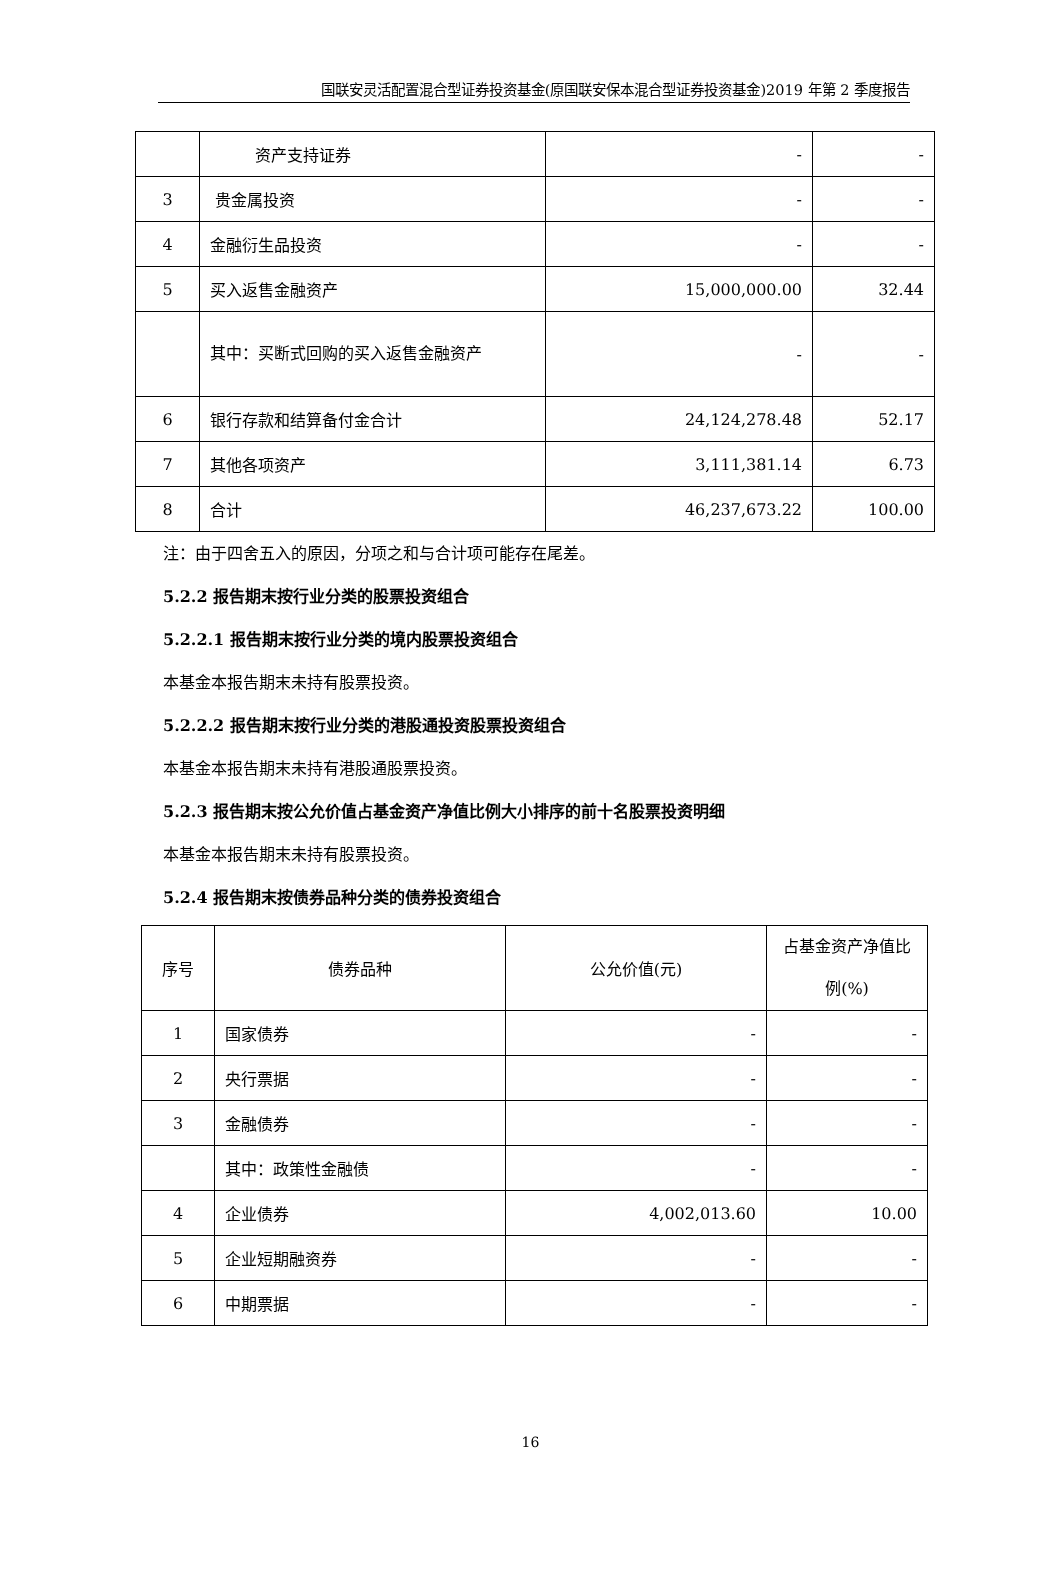国联安灵活配置混合型证券投资基金(原国联安保本混合型证券投资基金)2019 年第 2 季度报告
| | 资产支持证券 | - | - |
| 3 | 贵金属投资 | - | - |
| 4 | 金融衍生品投资 | - | - |
| 5 | 买入返售金融资产 | 15,000,000.00 | 32.44 |
| | 其中：买断式回购的买入返售金融资产 | - | - |
| 6 | 银行存款和结算备付金合计 | 24,124,278.48 | 52.17 |
| 7 | 其他各项资产 | 3,111,381.14 | 6.73 |
| 8 | 合计 | 46,237,673.22 | 100.00 |
注：由于四舍五入的原因，分项之和与合计项可能存在尾差。
5.2.2 报告期末按行业分类的股票投资组合
5.2.2.1 报告期末按行业分类的境内股票投资组合
本基金本报告期末未持有股票投资。
5.2.2.2 报告期末按行业分类的港股通投资股票投资组合
本基金本报告期末未持有港股通股票投资。
5.2.3 报告期末按公允价值占基金资产净值比例大小排序的前十名股票投资明细
本基金本报告期末未持有股票投资。
5.2.4 报告期末按债券品种分类的债券投资组合
| 序号 | 债券品种 | 公允价值(元) | 占基金资产净值比例(%) |
| --- | --- | --- | --- |
| 1 | 国家债券 | - | - |
| 2 | 央行票据 | - | - |
| 3 | 金融债券 | - | - |
| | 其中：政策性金融债 | - | - |
| 4 | 企业债券 | 4,002,013.60 | 10.00 |
| 5 | 企业短期融资券 | - | - |
| 6 | 中期票据 | - | - |
16